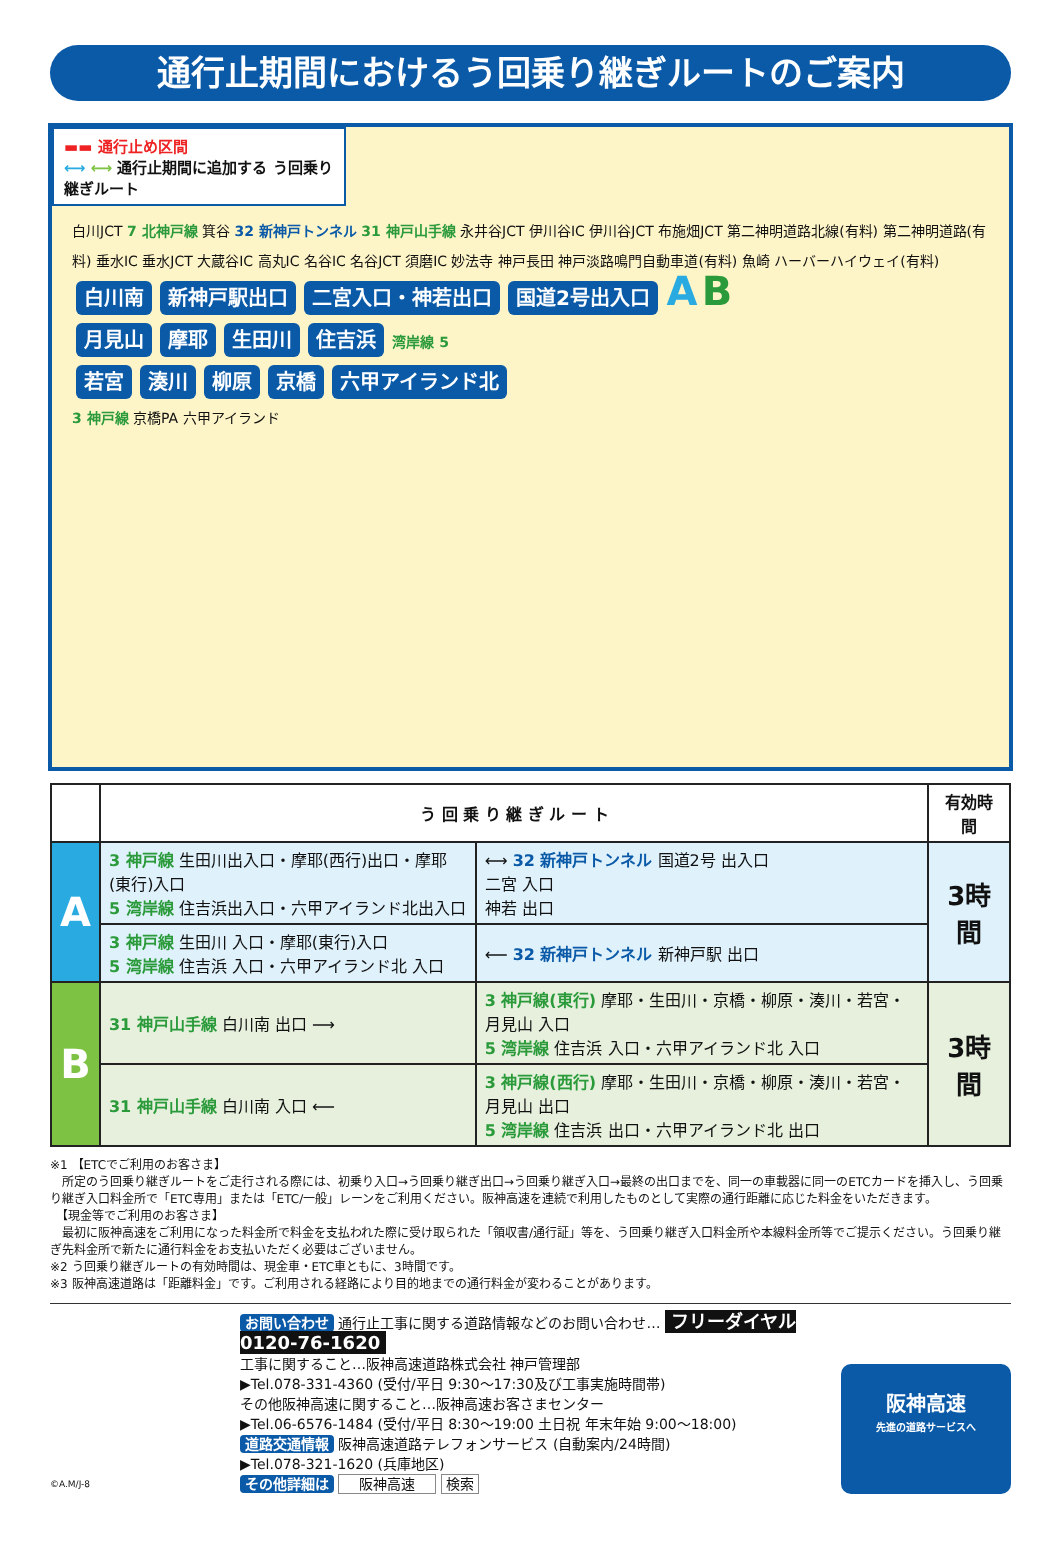通行止期間におけるう回乗り継ぎルートのご案内
▬▬ 通行止め区間
⟷ ⟷ 通行止期間に追加する う回乗り継ぎルート
白川JCT 7 北神戸線 箕谷 32 新神戸トンネル 31 神戸山手線 永井谷JCT 伊川谷IC 伊川谷JCT 布施畑JCT 第二神明道路北線(有料) 第二神明道路(有料) 垂水IC 垂水JCT 大蔵谷IC 高丸IC 名谷IC 名谷JCT 須磨IC 妙法寺 神戸長田 神戸淡路鳴門自動車道(有料) 魚崎 ハーバーハイウェイ(有料)
白川南 新神戸駅出口 二宮入口・神若出口 国道2号出入口 A B
月見山 摩耶 生田川 住吉浜 湾岸線 5
若宮 湊川 柳原 京橋 六甲アイランド北
3 神戸線 京橋PA 六甲アイランド
| | う 回 乗 り 継 ぎ ル ー ト | | 有効時間 |
| --- | --- | --- | --- |
| A | 3 神戸線 生田川出入口・摩耶(西行)出口・摩耶(東行)入口 5 湾岸線 住吉浜出入口・六甲アイランド北出入口 | ⟷ 32 新神戸トンネル 国道2号 出入口 二宮 入口 神若 出口 | 3時間 |
| | 3 神戸線 生田川 入口・摩耶(東行)入口 5 湾岸線 住吉浜 入口・六甲アイランド北 入口 | ⟵ 32 新神戸トンネル 新神戸駅 出口 | |
| B | 31 神戸山手線 白川南 出口 ⟶ | 3 神戸線(東行) 摩耶・生田川・京橋・柳原・湊川・若宮・月見山 入口 5 湾岸線 住吉浜 入口・六甲アイランド北 入口 | 3時間 |
| | 31 神戸山手線 白川南 入口 ⟵ | 3 神戸線(西行) 摩耶・生田川・京橋・柳原・湊川・若宮・月見山 出口 5 湾岸線 住吉浜 出口・六甲アイランド北 出口 | |
※1 【ETCでご利用のお客さま】
　所定のう回乗り継ぎルートをご走行される際には、初乗り入口→う回乗り継ぎ出口→う回乗り継ぎ入口→最終の出口までを、同一の車載器に同一のETCカードを挿入し、う回乗り継ぎ入口料金所で「ETC専用」または「ETC/一般」レーンをご利用ください。阪神高速を連続で利用したものとして実際の通行距離に応じた料金をいただきます。
　【現金等でご利用のお客さま】
　最初に阪神高速をご利用になった料金所で料金を支払われた際に受け取られた「領収書/通行証」等を、う回乗り継ぎ入口料金所や本線料金所等でご提示ください。う回乗り継ぎ先料金所で新たに通行料金をお支払いただく必要はございません。
※2 う回乗り継ぎルートの有効時間は、現金車・ETC車ともに、3時間です。
※3 阪神高速道路は「距離料金」です。ご利用される経路により目的地までの通行料金が変わることがあります。
©A.M/J-8
お問い合わせ 通行止工事に関する道路情報などのお問い合わせ… フリーダイヤル 0120-76-1620
工事に関すること…阪神高速道路株式会社 神戸管理部
▶Tel.078-331-4360 (受付/平日 9:30〜17:30及び工事実施時間帯)
その他阪神高速に関すること…阪神高速お客さまセンター
▶Tel.06-6576-1484 (受付/平日 8:30〜19:00 土日祝 年末年始 9:00〜18:00)
道路交通情報 阪神高速道路テレフォンサービス (自動案内/24時間)
▶Tel.078-321-1620 (兵庫地区)
その他詳細は 阪神高速 検索
阪神高速
先進の道路サービスへ